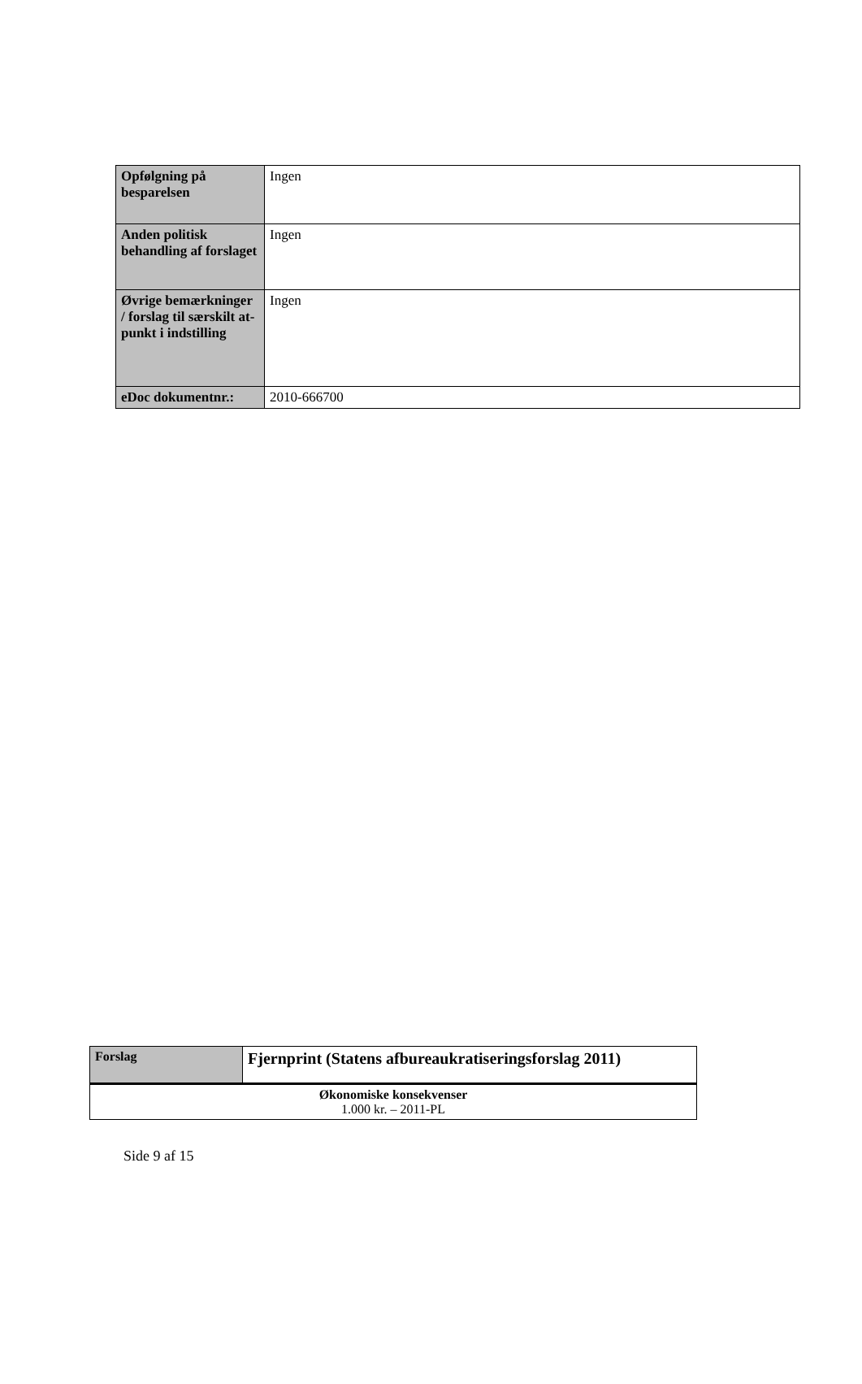| Opfølgning på besparelsen | Ingen |
| Anden politisk behandling af forslaget | Ingen |
| Øvrige bemærkninger / forslag til særskilt at-punkt i indstilling | Ingen |
| eDoc dokumentnr.: | 2010-666700 |
| Forslag | Fjernprint (Statens afbureaukratiseringsforslag 2011) |
| Økonomiske konsekvenser 1.000 kr. – 2011-PL | |
Side 9 af 15